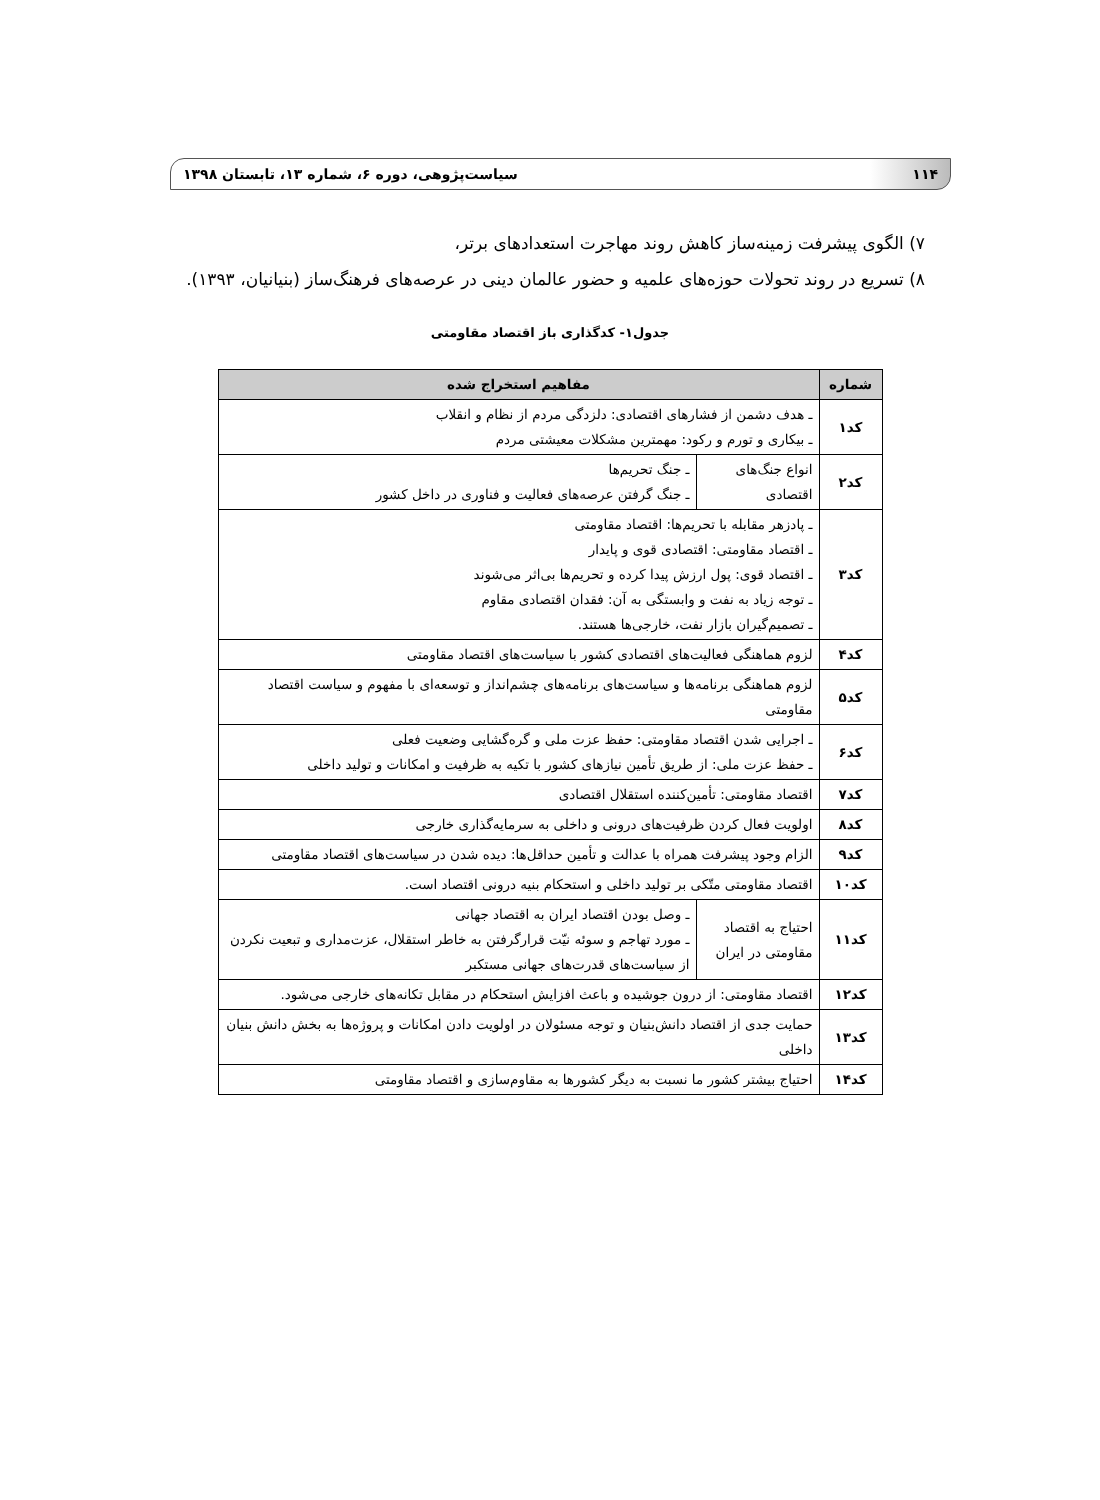۱۱۴ سیاست‌پژوهی، دوره ۶، شماره ۱۳، تابستان ۱۳۹۸
۷) الگوی پیشرفت زمینه‌ساز کاهش روند مهاجرت استعدادهای برتر،
۸) تسریع در روند تحولات حوزه‌های علمیه و حضور عالمان دینی در عرصه‌های فرهنگ‌ساز (بنیانیان، ۱۳۹۳).
جدول۱- کدگذاری باز اقتصاد مقاومتی
| شماره | مفاهیم استخراج شده | |
| --- | --- | --- |
| کد۱ | ـ هدف دشمن از فشارهای اقتصادی: دلزدگی مردم از نظام و انقلاب ـ بیکاری و تورم و رکود: مهمترین مشکلات معیشتی مردم | |
| کد۲ | انواع جنگ‌های اقتصادی | ـ جنگ تحریم‌ها ـ جنگ گرفتن عرصه‌های فعالیت و فناوری در داخل کشور |
| کد۳ | ـ پادزهر مقابله با تحریم‌ها: اقتصاد مقاومتی ـ اقتصاد مقاومتی: اقتصادی قوی و پایدار ـ اقتصاد قوی: پول ارزش پیدا کرده و تحریم‌ها بی‌اثر می‌شوند ـ توجه زیاد به نفت و وابستگی به آن: فقدان اقتصادی مقاوم ـ تصمیم‌گیران بازار نفت، خارجی‌ها هستند. | |
| کد۴ | لزوم هماهنگی فعالیت‌های اقتصادی کشور با سیاست‌های اقتصاد مقاومتی | |
| کد۵ | لزوم هماهنگی برنامه‌ها و سیاست‌های برنامه‌های چشم‌انداز و توسعه‌ای با مفهوم و سیاست اقتصاد مقاومتی | |
| کد۶ | ـ اجرایی شدن اقتصاد مقاومتی: حفظ عزت ملی و گره‌گشایی وضعیت فعلی ـ حفظ عزت ملی: از طریق تأمین نیازهای کشور با تکیه به ظرفیت و امکانات و تولید داخلی | |
| کد۷ | اقتصاد مقاومتی: تأمین‌کننده استقلال اقتصادی | |
| کد۸ | اولویت فعال کردن ظرفیت‌های درونی و داخلی به سرمایه‌گذاری خارجی | |
| کد۹ | الزام وجود پیشرفت همراه با عدالت و تأمین حداقل‌ها: دیده شدن در سیاست‌های اقتصاد مقاومتی | |
| کد۱۰ | اقتصاد مقاومتی متّکی بر تولید داخلی و استحکام بنیه درونی اقتصاد است. | |
| کد۱۱ | احتیاج به اقتصاد مقاومتی در ایران | ـ وصل بودن اقتصاد ایران به اقتصاد جهانی ـ مورد تهاجم و سوئه نیّت قرارگرفتن به خاطر استقلال، عزت‌مداری و تبعیت نکردن از سیاست‌های قدرت‌های جهانی مستکبر |
| کد۱۲ | اقتصاد مقاومتی: از درون جوشیده و باعث افزایش استحکام در مقابل تکانه‌های خارجی می‌شود. | |
| کد۱۳ | حمایت جدی از اقتصاد دانش‌بنیان و توجه مسئولان در اولویت دادن امکانات و پروژه‌ها به بخش دانش بنیان داخلی | |
| کد۱۴ | احتیاج بیشتر کشور ما نسبت به دیگر کشورها به مقاوم‌سازی و اقتصاد مقاومتی | |